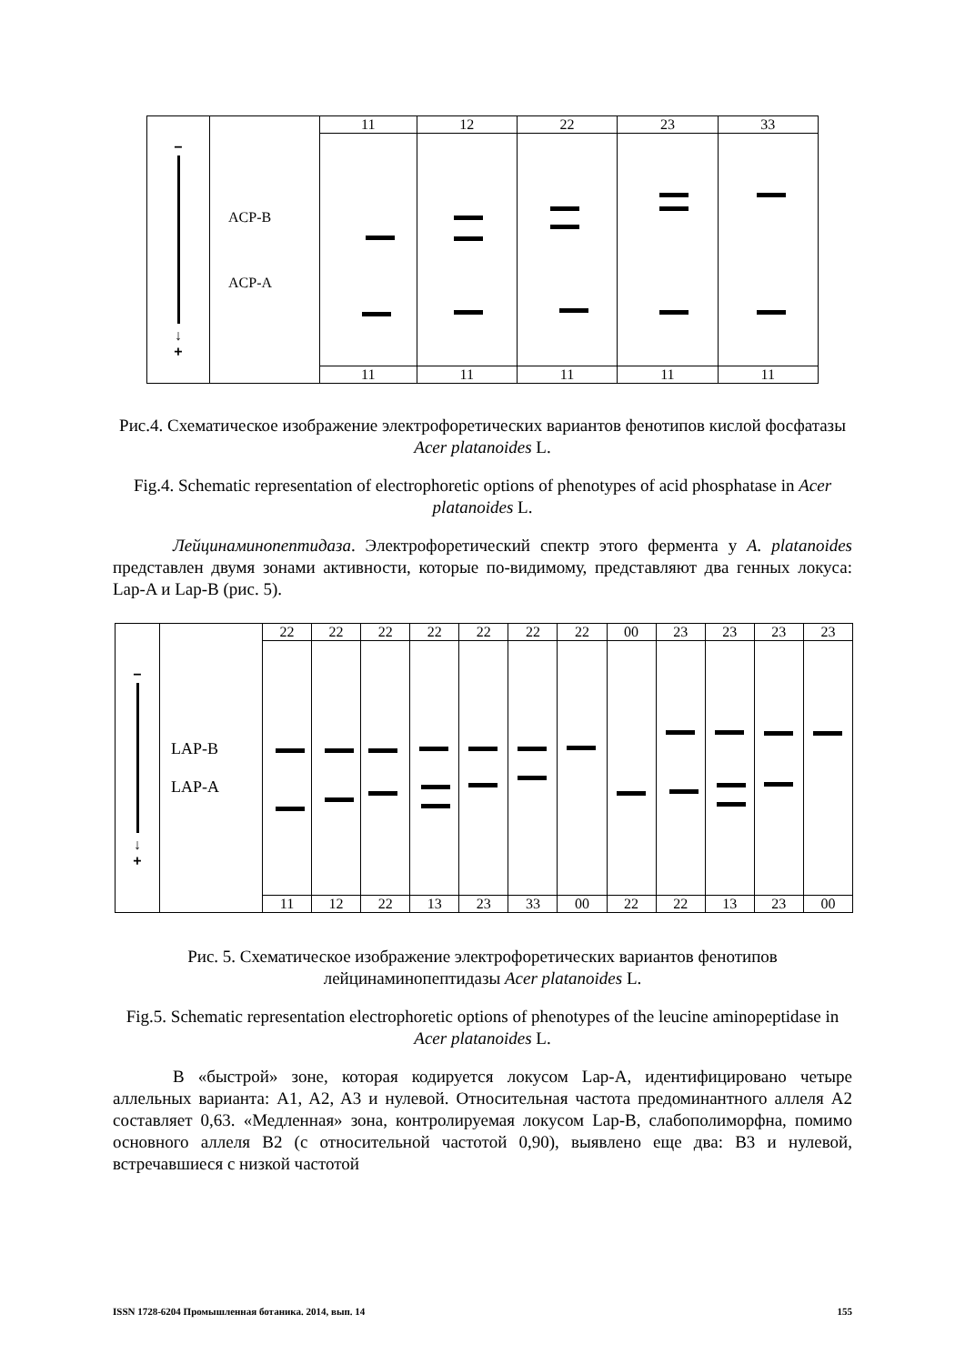| − ↓ + | ACP-B ACP-A | 11 | 12 | 22 | 23 | 33 |
| | | 11 | 11 | 11 | 11 | 11 |
Рис.4. Схематическое изображение электрофоретических вариантов фенотипов кислой фосфатазы Acer platanoides L.
Fig.4. Schematic representation of electrophoretic options of phenotypes of acid phosphatase in Acer platanoides L.
Лейцинаминопептидаза. Электрофоретический спектр этого фермента у A. platanoides представлен двумя зонами активности, которые по-видимому, представляют два генных локуса: Lap-A и Lap-B (рис. 5).
| − ↓ + | LAP-B LAP-A | 22 | 22 | 22 | 22 | 22 | 22 | 22 | 00 | 23 | 23 | 23 | 23 |
| | | 11 | 12 | 22 | 13 | 23 | 33 | 00 | 22 | 22 | 13 | 23 | 00 |
Рис. 5. Схематическое изображение электрофоретических вариантов фенотипов лейцинаминопептидазы Acer platanoides L.
Fig.5. Schematic representation electrophoretic options of phenotypes of the leucine aminopeptidase in Acer platanoides L.
В «быстрой» зоне, которая кодируется локусом Lap-A, идентифицировано четыре аллельных варианта: A1, A2, A3 и нулевой. Относительная частота предоминантного аллеля A2 составляет 0,63. «Медленная» зона, контролируемая локусом Lap-B, слабополиморфна, помимо основного аллеля B2 (с относительной частотой 0,90), выявлено еще два: B3 и нулевой, встречавшиеся с низкой частотой
ISSN 1728-6204 Промышленная ботаника. 2014, вып. 14 155